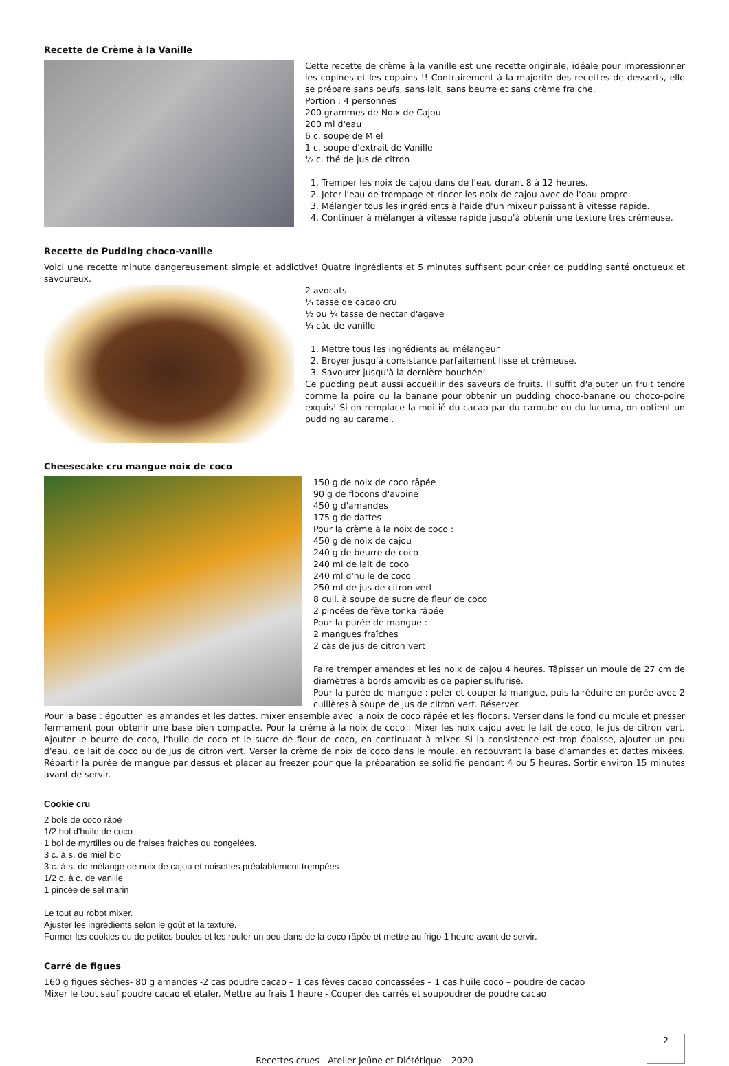Recette de Crème à la Vanille
Cette recette de crème à la vanille est une recette originale, idéale pour impressionner les copines et les copains !! Contrairement à la majorité des recettes de desserts, elle se prépare sans oeufs, sans lait, sans beurre et sans crème fraiche.
Portion : 4 personnes
200 grammes de Noix de Cajou
200 ml d'eau
6 c. soupe de Miel
1 c. soupe d'extrait de Vanille
½ c. thé de jus de citron
1. Tremper les noix de cajou dans de l'eau durant 8 à 12 heures.
2. Jeter l'eau de trempage et rincer les noix de cajou avec de l'eau propre.
3. Mélanger tous les ingrédients à l'aide d'un mixeur puissant à vitesse rapide.
4. Continuer à mélanger à vitesse rapide jusqu'à obtenir une texture très crémeuse.
Recette de Pudding choco-vanille
Voici une recette minute dangereusement simple et addictive! Quatre ingrédients et 5 minutes suffisent pour créer ce pudding santé onctueux et savoureux.
2 avocats
¼ tasse de cacao cru
½ ou ¼ tasse de nectar d'agave
¼ càc de vanille
1. Mettre tous les ingrédients au mélangeur
2. Broyer jusqu'à consistance parfaitement lisse et crémeuse.
3. Savourer jusqu'à la dernière bouchée!
Ce pudding peut aussi accueillir des saveurs de fruits. Il suffit d'ajouter un fruit tendre comme la poire ou la banane pour obtenir un pudding choco-banane ou choco-poire exquis! Si on remplace la moitié du cacao par du caroube ou du lucuma, on obtient un pudding au caramel.
Cheesecake cru mangue noix de coco
150 g de noix de coco râpée
90 g de flocons d'avoine
450 g d'amandes
175 g de dattes
Pour la crème à la noix de coco :
450 g de noix de cajou
240 g de beurre de coco
240 ml de lait de coco
240 ml d'huile de coco
250 ml de jus de citron vert
8 cuil. à soupe de sucre de fleur de coco
2 pincées de fève tonka râpée
Pour la purée de mangue :
2 mangues fraîches
2 càs de jus de citron vert
Faire tremper amandes et les noix de cajou 4 heures. Tâpisser un moule de 27 cm de diamètres à bords amovibles de papier sulfurisé.
Pour la purée de mangue : peler et couper la mangue, puis la réduire en purée avec 2 cuillères à soupe de jus de citron vert. Réserver.
Pour la base : égoutter les amandes et les dattes. mixer ensemble avec la noix de coco râpée et les flocons. Verser dans le fond du moule et presser fermement pour obtenir une base bien compacte. Pour la crème à la noix de coco : Mixer les noix cajou avec le lait de coco, le jus de citron vert. Ajouter le beurre de coco, l'huile de coco et le sucre de fleur de coco, en continuant à mixer. Si la consistence est trop épaisse, ajouter un peu d'eau, de lait de coco ou de jus de citron vert. Verser la crème de noix de coco dans le moule, en recouvrant la base d'amandes et dattes mixées. Répartir la purée de mangue par dessus et placer au freezer pour que la préparation se solidifie pendant 4 ou 5 heures. Sortir environ 15 minutes avant de servir.
Cookie cru
2 bols de coco râpé
1/2 bol d'huile de coco
1 bol de myrtilles ou de fraises fraiches ou congelées.
3 c. à s. de miel bio
3 c. à s. de mélange de noix de cajou et noisettes préalablement trempées
1/2 c. à c. de vanille
1 pincée de sel marin
Le tout au robot mixer.
Ajuster les ingrédients selon le goût et la texture.
Former les cookies ou de petites boules et les rouler un peu dans de la coco râpée et mettre au frigo 1 heure avant de servir.
Carré de figues
160 g figues sèches- 80 g amandes -2 cas poudre cacao – 1 cas fèves cacao concassées – 1 cas huile coco – poudre de cacao
Mixer le tout sauf poudre cacao et étaler. Mettre au frais 1 heure - Couper des carrés et soupoudrer de poudre cacao
2
Recettes crues - Atelier Jeûne et Diététique – 2020